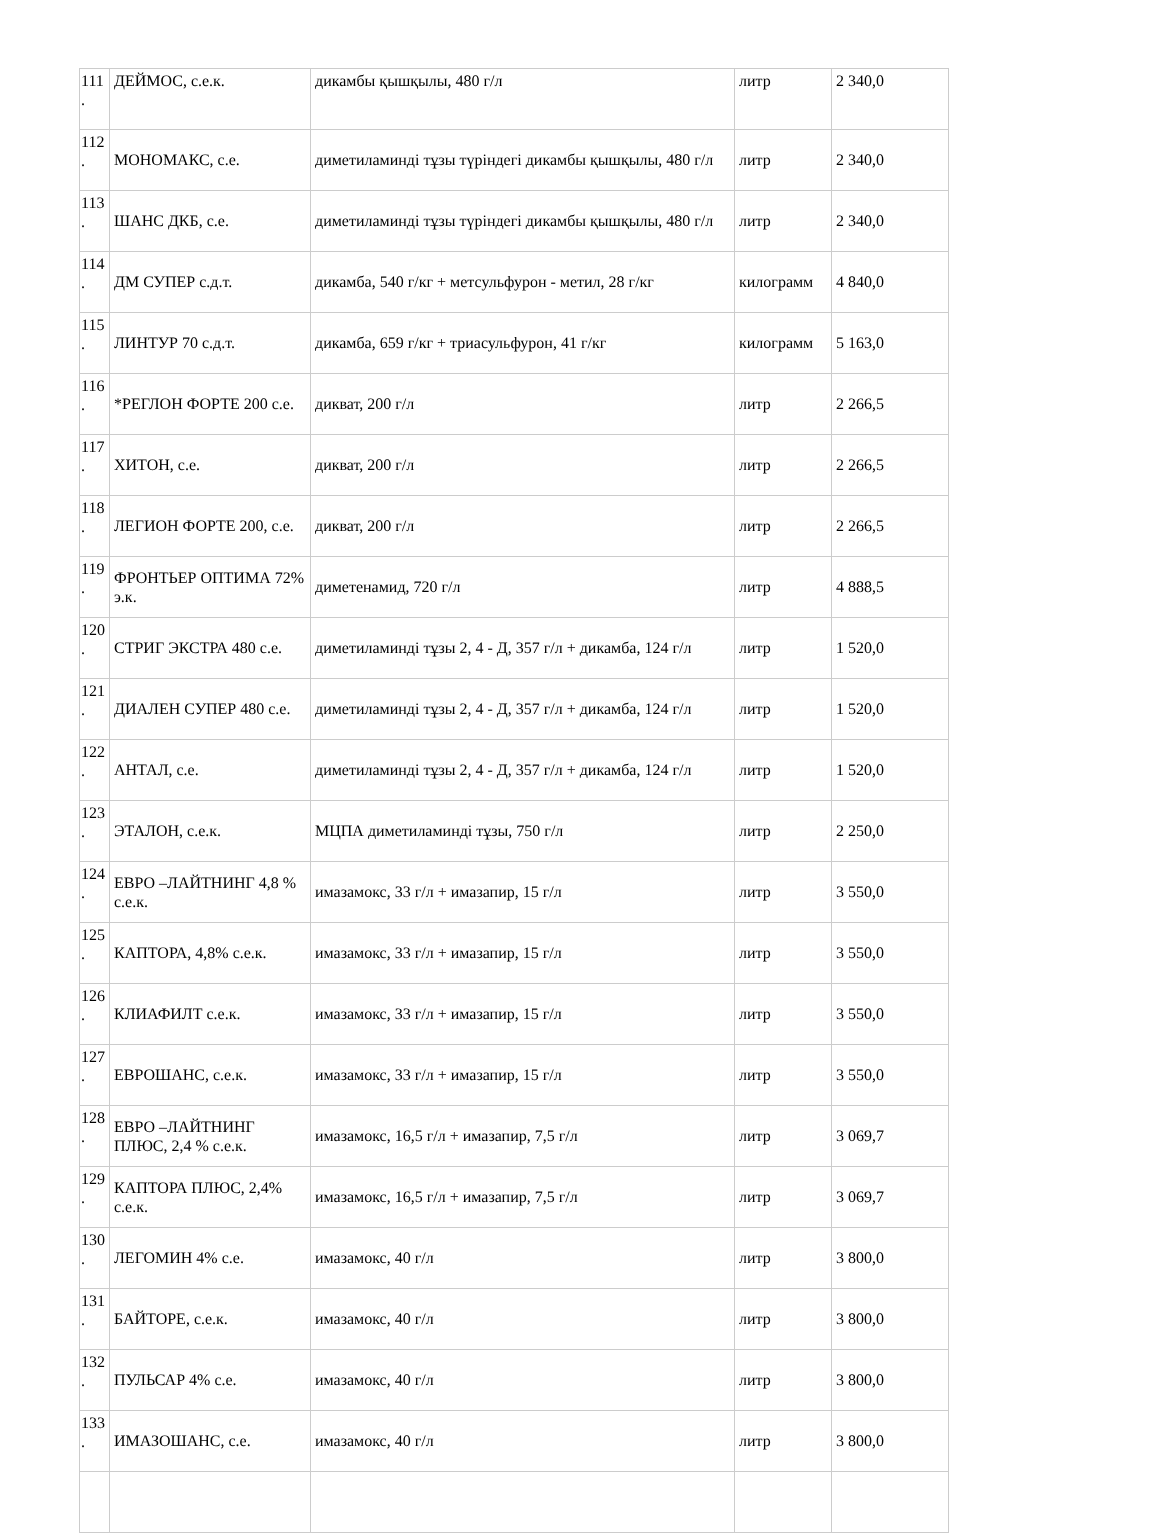| 111 . | ДЕЙМОС, с.е.к. | дикамбы қышқылы, 480 г/л | литр | 2 340,0 |
| 112 . | МОНОМАКС, с.е. | диметиламинді тұзы түріндегі дикамбы қышқылы, 480 г/л | литр | 2 340,0 |
| 113 . | ШАНС ДКБ, с.е. | диметиламинді тұзы түріндегі дикамбы қышқылы, 480 г/л | литр | 2 340,0 |
| 114 . | ДМ СУПЕР с.д.т. | дикамба, 540 г/кг + метсульфурон - метил, 28 г/кг | килограмм | 4 840,0 |
| 115 . | ЛИНТУР 70 с.д.т. | дикамба, 659 г/кг + триасульфурон, 41 г/кг | килограмм | 5 163,0 |
| 116 . | *РЕГЛОН ФОРТЕ 200 с.е. | дикват, 200 г/л | литр | 2 266,5 |
| 117 . | ХИТОН, с.е. | дикват, 200 г/л | литр | 2 266,5 |
| 118 . | ЛЕГИОН ФОРТЕ 200, с.е. | дикват, 200 г/л | литр | 2 266,5 |
| 119 . | ФРОНТЬЕР ОПТИМА 72% э.к. | диметенамид, 720 г/л | литр | 4 888,5 |
| 120 . | СТРИГ ЭКСТРА 480 с.е. | диметиламинді тұзы 2, 4 - Д, 357 г/л + дикамба, 124 г/л | литр | 1 520,0 |
| 121 . | ДИАЛЕН СУПЕР 480 с.е. | диметиламинді тұзы 2, 4 - Д, 357 г/л + дикамба, 124 г/л | литр | 1 520,0 |
| 122 . | АНТАЛ, с.е. | диметиламинді тұзы 2, 4 - Д, 357 г/л + дикамба, 124 г/л | литр | 1 520,0 |
| 123 . | ЭТАЛОН, с.е.к. | МЦПА диметиламинді тұзы, 750 г/л | литр | 2 250,0 |
| 124 . | ЕВРО –ЛАЙТНИНГ 4,8 % с.е.к. | имазамокс, 33 г/л + имазапир, 15 г/л | литр | 3 550,0 |
| 125 . | КАПТОРА, 4,8% с.е.к. | имазамокс, 33 г/л + имазапир, 15 г/л | литр | 3 550,0 |
| 126 . | КЛИАФИЛТ с.е.к. | имазамокс, 33 г/л + имазапир, 15 г/л | литр | 3 550,0 |
| 127 . | ЕВРОШАНС, с.е.к. | имазамокс, 33 г/л + имазапир, 15 г/л | литр | 3 550,0 |
| 128 . | ЕВРО –ЛАЙТНИНГ ПЛЮС, 2,4 % с.е.к. | имазамокс, 16,5 г/л + имазапир, 7,5 г/л | литр | 3 069,7 |
| 129 . | КАПТОРА ПЛЮС, 2,4% с.е.к. | имазамокс, 16,5 г/л + имазапир, 7,5 г/л | литр | 3 069,7 |
| 130 . | ЛЕГОМИН 4% с.е. | имазамокс, 40 г/л | литр | 3 800,0 |
| 131 . | БАЙТОРЕ, с.е.к. | имазамокс, 40 г/л | литр | 3 800,0 |
| 132 . | ПУЛЬСАР 4% с.е. | имазамокс, 40 г/л | литр | 3 800,0 |
| 133 . | ИМАЗОШАНС, с.е. | имазамокс, 40 г/л | литр | 3 800,0 |